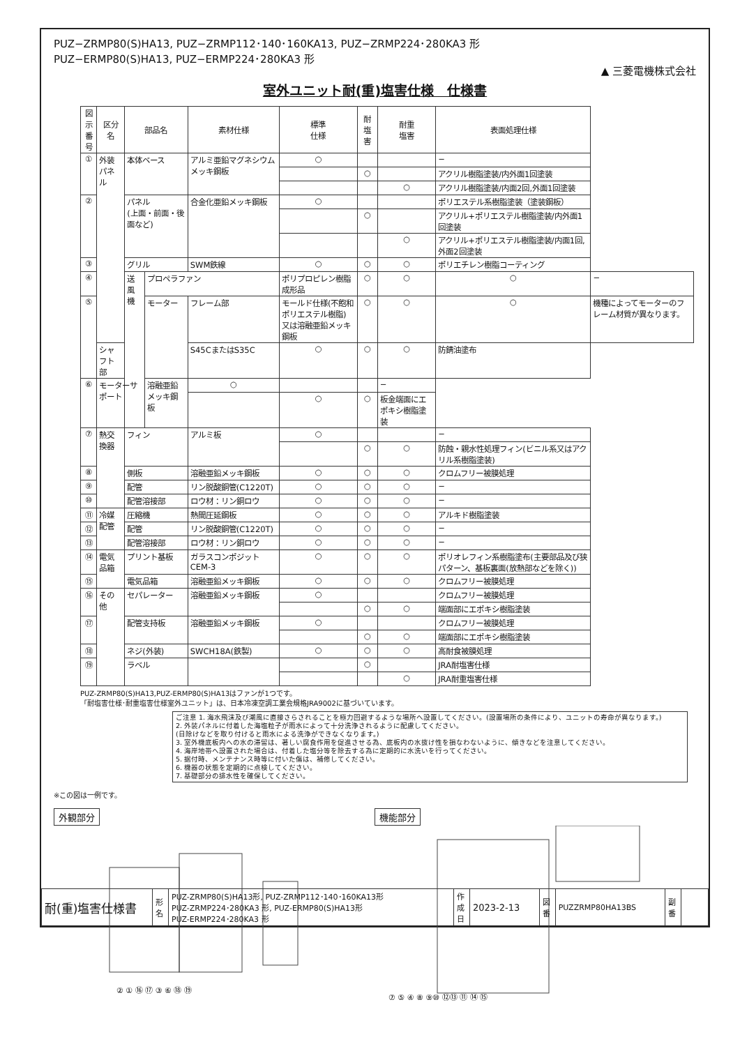PUZ−ZRMP80(S)HA13, PUZ−ZRMP112･140･160KA13, PUZ−ZRMP224･280KA3 形
PUZ−ERMP80(S)HA13, PUZ−ERMP224･280KA3 形
▲ 三菱電機株式会社
室外ユニット耐(重)塩害仕様　仕様書
| 図示 番号 | 区分名 | 部品名 | | 素材仕様 | 標準 仕様 | 耐塩害 | 耐重 塩害 | 表面処理仕様 | |
| --- | --- | --- | --- | --- | --- | --- | --- | --- | --- |
| ① | 外装パネル | 本体ベース | | アルミ亜鉛マグネシウムメッキ鋼板 | ○ | | | − | |
| | | | | | | ○ | | アクリル樹脂塗装/内外面1回塗装 | |
| | | | | | | | ○ | アクリル樹脂塗装/内面2回,外面1回塗装 | |
| ② | | パネル (上面・前面・後面など) | | 合金化亜鉛メッキ鋼板 | ○ | | | ポリエステル系樹脂塗装（塗装鋼板） | |
| | | | | | | ○ | | アクリル+ポリエステル樹脂塗装/内外面1回塗装 | |
| | | | | | | | ○ | アクリル+ポリエステル樹脂塗装/内面1回,外面2回塗装 | |
| ③ | | グリル | | SWM鉄線 | ○ | ○ | ○ | ポリエチレン樹脂コーティング | |
| ④ | | 送風機 | プロペラファン | | ポリプロピレン樹脂成形品 | ○ | ○ | ○ | − |
| ⑤ | | | モーター | フレーム部 | モールド仕様(不飽和ポリエステル樹脂) 又は溶融亜鉛メッキ鋼板 | ○ | ○ | ○ | 機種によってモーターのフレーム材質が異なります。 |
| | シャフト部 | | | S45CまたはS35C | ○ | ○ | ○ | 防錆油塗布 | |
| ⑥ | モーターサポート | | 溶融亜鉛メッキ鋼板 | ○ | | | − | | |
| | | | | | ○ | ○ | 板金端面にエポキシ樹脂塗装 | | |
| ⑦ | 熱交換器 | フィン | | アルミ板 | ○ | | | − | |
| | | | | | | ○ | ○ | 防蝕・親水性処理フィン(ビニル系又はアクリル系樹脂塗装) | |
| ⑧ | | 側板 | | 溶融亜鉛メッキ鋼板 | ○ | ○ | ○ | クロムフリー被膜処理 | |
| ⑨ | | 配管 | | リン脱酸銅管(C1220T) | ○ | ○ | ○ | − | |
| ⑩ | | 配管溶接部 | | ロウ材：リン銅ロウ | ○ | ○ | ○ | − | |
| ⑪ | 冷媒配管 | 圧縮機 | | 熱間圧延鋼板 | ○ | ○ | ○ | アルキド樹脂塗装 | |
| ⑫ | | 配管 | | リン脱酸銅管(C1220T) | ○ | ○ | ○ | − | |
| ⑬ | | 配管溶接部 | | ロウ材：リン銅ロウ | ○ | ○ | ○ | − | |
| ⑭ | 電気品箱 | プリント基板 | | ガラスコンポジット CEM-3 | ○ | ○ | ○ | ポリオレフィン系樹脂塗布(主要部品及び狭パターン、基板裏面(放熱部などを除く)) | |
| ⑮ | | 電気品箱 | | 溶融亜鉛メッキ鋼板 | ○ | ○ | ○ | クロムフリー被膜処理 | |
| ⑯ | その他 | セパレーター | | 溶融亜鉛メッキ鋼板 | ○ | | | クロムフリー被膜処理 | |
| | | | | | | ○ | ○ | 端面部にエポキシ樹脂塗装 | |
| ⑰ | | 配管支持板 | | 溶融亜鉛メッキ鋼板 | ○ | | | クロムフリー被膜処理 | |
| | | | | | | ○ | ○ | 端面部にエポキシ樹脂塗装 | |
| ⑱ | | ネジ(外装) | | SWCH18A(鉄製) | ○ | ○ | ○ | 高耐食被膜処理 | |
| ⑲ | | ラベル | | | | ○ | | JRA耐塩害仕様 | |
| | | | | | | | ○ | JRA耐重塩害仕様 | |
PUZ-ZRMP80(S)HA13,PUZ-ERMP80(S)HA13はファンが1つです。
「耐塩害仕様･耐重塩害仕様室外ユニット」は、日本冷凍空調工業会規格JRA9002に基づいています。
ご注意 1. 海水飛沫及び潮風に直接さらされることを極力回避するような場所へ設置してください。(設置場所の条件により、ユニットの寿命が異なります。)
2. 外装パネルに付着した海塩粒子が雨水によって十分洗浄されるように配慮してください。
(日除けなどを取り付けると雨水による洗浄ができなくなります。)
3. 室外機底板内への水の滞留は、著しい腐食作用を促進させる為、底板内の水抜け性を損なわないように、傾きなどを注意してください。
4. 海岸地帯へ設置された場合は、付着した塩分等を除去する為に定期的に水洗いを行ってください。
5. 据付時、メンテナンス時等に付いた傷は、補修してください。
6. 機器の状態を定期的に点検してください。
7. 基礎部分の排水性を確保してください。
※この図は一例です。
外観部分
② ① ⑯ ⑰ ③ ⑥ ⑱ ⑲
機能部分
⑦ ⑤ ④ ⑧ ⑨⑩ ⑫⑬ ⑪ ⑭ ⑮
| 耐(重)塩害仕様書 | 形 名 | PUZ-ZRMP80(S)HA13形, PUZ-ZRMP112･140･160KA13形 PUZ-ZRMP224･280KA3 形, PUZ-ERMP80(S)HA13形 PUZ-ERMP224･280KA3 形 | 作 成 日 | 2023-2-13 | 図 番 | PUZZRMP80HA13BS | 副 番 | |